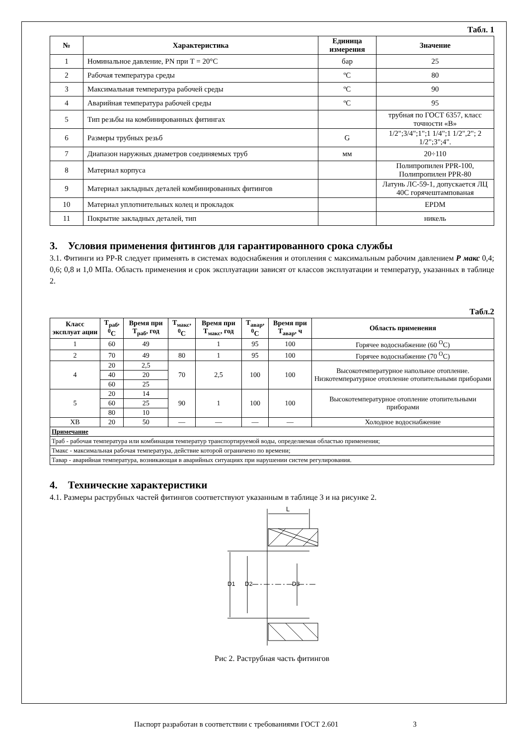Табл. 1
| № | Характеристика | Единица измерения | Значение |
| --- | --- | --- | --- |
| 1 | Номинальное давление, PN при T = 20°C | бар | 25 |
| 2 | Рабочая температура среды | ºC | 80 |
| 3 | Максимальная температура рабочей среды | ºC | 90 |
| 4 | Аварийная температура рабочей среды | ºC | 95 |
| 5 | Тип резьбы на комбинированных фитингах | | трубная по ГОСТ 6357, класс точности «В» |
| 6 | Размеры трубных резьб | G | 1/2";3/4";1";1 1/4";1 1/2",2"; 2 1/2";3";4". |
| 7 | Диапазон наружных диаметров соединяемых труб | мм | 20÷110 |
| 8 | Материал корпуса | | Полипропилен PPR-100, Полипропилен PPR-80 |
| 9 | Материал закладных деталей комбинированных фитингов | | Латунь ЛС-59-1, допускается ЛЦ 40С горячештампованая |
| 10 | Материал уплотнительных колец и прокладок | | EPDM |
| 11 | Покрытие закладных деталей, тип | | никель |
3. Условия применения фитингов для гарантированного срока службы
3.1. Фитинги из PP-R следует применять в системах водоснабжения и отопления с максимальным рабочим давлением Р макс 0,4; 0,6; 0,8 и 1,0 МПа. Область применения и срок эксплуатации зависят от классов эксплуатации и температур, указанных в таблице 2.
Табл.2
| Класс эксплуат ации | Т<sub>раб</sub>, <sup>0</sup>С | Время при Т<sub>раб</sub>, год | Т<sub>макс</sub>, <sup>0</sup>С | Время при Т<sub>макс</sub>, год | Т<sub>авар</sub>, <sup>0</sup>С | Время при Т<sub>авар</sub>, ч | Область применения |
| --- | --- | --- | --- | --- | --- | --- | --- |
| 1 | 60 | 49 | | 1 | 95 | 100 | Горячее водоснабжение (60 <sup>О</sup>С) |
| 2 | 70 | 49 | 80 | 1 | 95 | 100 | Горячее водоснабжение (70 <sup>О</sup>С) |
| 4 | 20 | 2,5 | 70 | 2,5 | 100 | 100 | Высокотемпературное напольное отопление. Низкотемпературное отопление отопительными приборами |
| | 40 | 20 | | | | | |
| | 60 | 25 | | | | | |
| 5 | 20 | 14 | 90 | 1 | 100 | 100 | Высокотемпературное отопление отопительными приборами |
| | 60 | 25 | | | | | |
| | 80 | 10 | | | | | |
| ХВ | 20 | 50 | — | — | — | — | Холодное водоснабжение |
| Примечание | | | | | | | |
| Траб - рабочая температура или комбинация температур транспортируемой воды, определяемая областью применения; | | | | | | | |
| Тмакс - максимальная рабочая температура, действие которой ограничено по времени; | | | | | | | |
| Тавар - аварийная температура, возникающая в аварийных ситуациях при нарушении систем регулирования. | | | | | | | |
4. Технические характеристики
4.1. Размеры раструбных частей фитингов соответствуют указанным в таблице 3 и на рисунке 2.
L
D1
D2
D3
Рис 2. Раструбная часть фитингов
Паспорт разработан в соответствии с требованиями ГОСТ 2.601 3